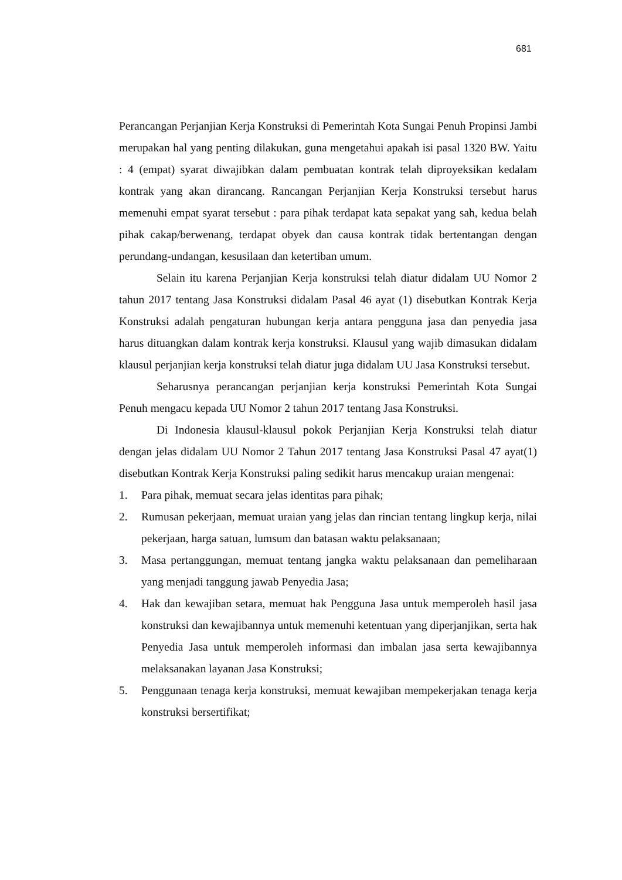681
Perancangan Perjanjian Kerja Konstruksi di Pemerintah Kota Sungai Penuh Propinsi Jambi merupakan hal yang penting dilakukan, guna mengetahui apakah isi pasal 1320 BW. Yaitu : 4 (empat) syarat diwajibkan dalam pembuatan kontrak telah diproyeksikan kedalam kontrak yang akan dirancang. Rancangan Perjanjian Kerja Konstruksi tersebut harus memenuhi empat syarat tersebut : para pihak terdapat kata sepakat yang sah, kedua belah pihak cakap/berwenang, terdapat obyek dan causa kontrak tidak bertentangan dengan perundang-undangan, kesusilaan dan ketertiban umum.
Selain itu karena Perjanjian Kerja konstruksi telah diatur didalam UU Nomor 2 tahun 2017 tentang Jasa Konstruksi didalam Pasal 46 ayat (1) disebutkan Kontrak Kerja Konstruksi adalah pengaturan hubungan kerja antara pengguna jasa dan penyedia jasa harus dituangkan dalam kontrak kerja konstruksi. Klausul yang wajib dimasukan didalam klausul perjanjian kerja konstruksi telah diatur juga didalam UU Jasa Konstruksi tersebut.
Seharusnya perancangan perjanjian kerja konstruksi Pemerintah Kota Sungai Penuh mengacu kepada UU Nomor 2 tahun 2017 tentang Jasa Konstruksi.
Di Indonesia klausul-klausul pokok Perjanjian Kerja Konstruksi telah diatur dengan jelas didalam UU Nomor 2 Tahun 2017 tentang Jasa Konstruksi Pasal 47 ayat(1) disebutkan Kontrak Kerja Konstruksi paling sedikit harus mencakup uraian mengenai:
1. Para pihak, memuat secara jelas identitas para pihak;
2. Rumusan pekerjaan, memuat uraian yang jelas dan rincian tentang lingkup kerja, nilai pekerjaan, harga satuan, lumsum dan batasan waktu pelaksanaan;
3. Masa pertanggungan, memuat tentang jangka waktu pelaksanaan dan pemeliharaan yang menjadi tanggung jawab Penyedia Jasa;
4. Hak dan kewajiban setara, memuat hak Pengguna Jasa untuk memperoleh hasil jasa konstruksi dan kewajibannya untuk memenuhi ketentuan yang diperjanjikan, serta hak Penyedia Jasa untuk memperoleh informasi dan imbalan jasa serta kewajibannya melaksanakan layanan Jasa Konstruksi;
5. Penggunaan tenaga kerja konstruksi, memuat kewajiban mempekerjakan tenaga kerja konstruksi bersertifikat;